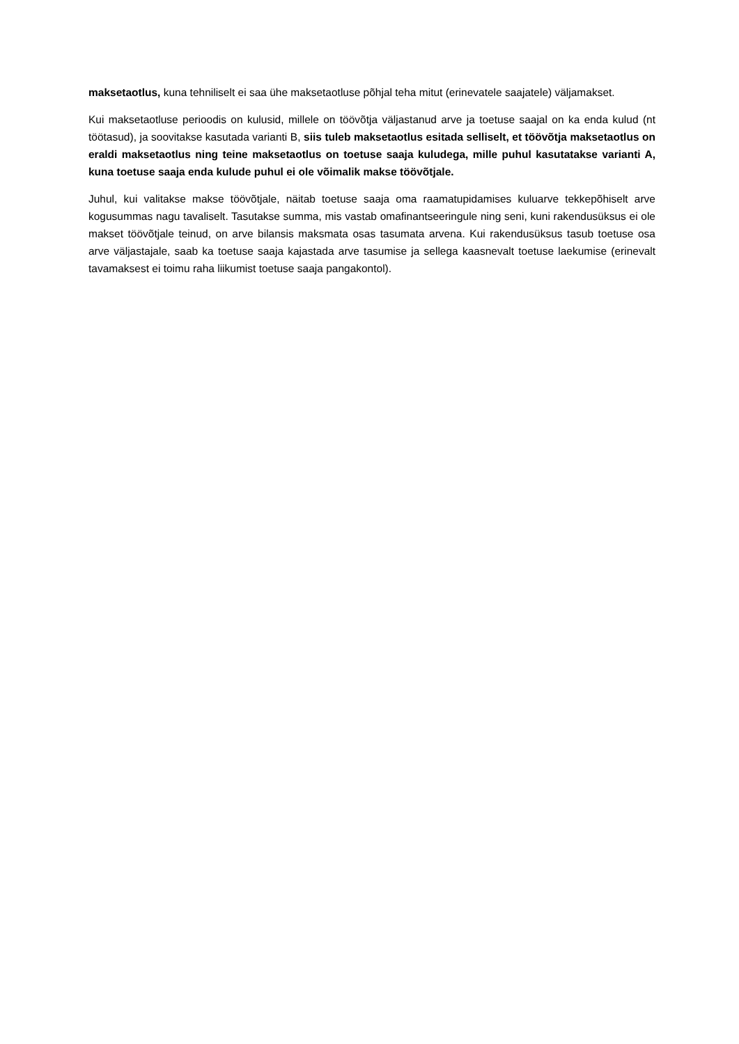maksetaotlus, kuna tehniliselt ei saa ühe maksetaotluse põhjal teha mitut (erinevatele saajatele) väljamakset.
Kui maksetaotluse perioodis on kulusid, millele on töövõtja väljastanud arve ja toetuse saajal on ka enda kulud (nt töötasud), ja soovitakse kasutada varianti B, siis tuleb maksetaotlus esitada selliselt, et töövõtja maksetaotlus on eraldi maksetaotlus ning teine maksetaotlus on toetuse saaja kuludega, mille puhul kasutatakse varianti A, kuna toetuse saaja enda kulude puhul ei ole võimalik makse töövõtjale.
Juhul, kui valitakse makse töövõtjale, näitab toetuse saaja oma raamatupidamises kuluarve tekkepõhiselt arve kogusummas nagu tavaliselt. Tasutakse summa, mis vastab omafinantseeringule ning seni, kuni rakendusüksus ei ole makset töövõtjale teinud, on arve bilansis maksmata osas tasumata arvena. Kui rakendusüksus tasub toetuse osa arve väljastajale, saab ka toetuse saaja kajastada arve tasumise ja sellega kaasnevalt toetuse laekumise (erinevalt tavamaksest ei toimu raha liikumist toetuse saaja pangakontol).